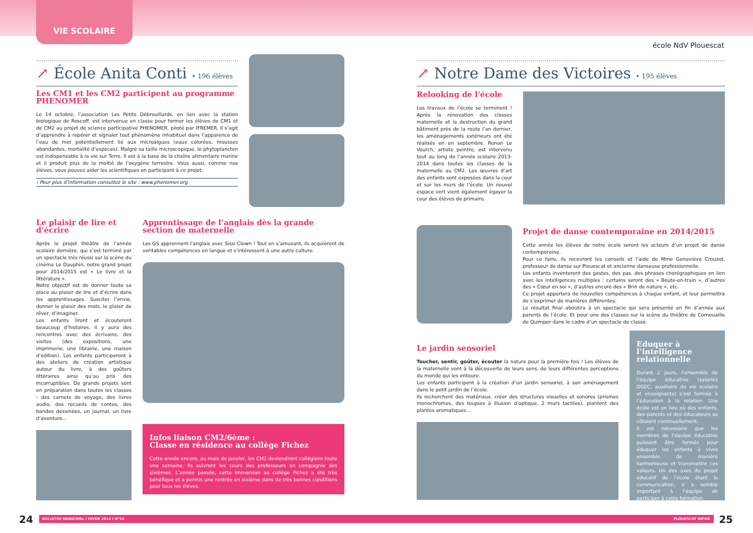VIE SCOLAIRE
école NdV Plouescat
↗ École Anita Conti • 196 élèves
Les CM1 et les CM2 participent au programme PHENOMER
Le 14 octobre, l’association Les Petits Débrouillards, en lien avec la station biologique de Roscoff, est intervenue en classe pour former les élèves de CM1 et de CM2 au projet de science participative PHENOMER, piloté par IFREMER. Il s’agit d’apprendre à repérer et signaler tout phénomène inhabituel dans l’apparence de l’eau de mer potentiellement lié aux microalgues (eaux colorées, mousses abondantes, mortalité d’espèces). Malgré sa taille microscopique, le phytoplancton est indispensable à la vie sur Terre. Il est à la base de la chaîne alimentaire marine et il produit plus de la moitié de l’oxygène terrestre. Vous aussi, comme nos élèves, vous pouvez aider les scientifiques en participant à ce projet.
› Pour plus d’information consultez le site : www.phenomer.org
Le plaisir de lire et d’écrire
Après le projet théâtre de l’année scolaire dernière, qui s’est terminé par un spectacle très réussi sur la scène du cinéma Le Dauphin, notre grand projet pour 2014/2015 est « Le livre et la littérature ».
Notre objectif est de donner toute sa place au plaisir de lire et d’écrire dans les apprentissages. Susciter l’envie, donner le plaisir des mots, le plaisir de rêver, d’imaginer.
Les enfants liront et écouteront beaucoup d’histoires. Il y aura des rencontres avec des écrivains, des visites (des expositions, une imprimerie, une librairie, une maison d’édition). Les enfants participeront à des ateliers de création artistique autour du livre, à des goûters littéraires ainsi qu’au prix des Incorruptibles. De grands projets sont en préparation dans toutes les classes : des carnets de voyage, des livres audio, des recueils de contes, des bandes dessinées, un journal, un livre d’aventure…
Apprentissage de l’anglais dès la grande section de maternelle
Les GS apprennent l’anglais avec Sissi Clown ! Tout en s’amusant, ils acquièrent de veritables compétences en langue et s’intéressent à une autre culture.
Infos liaison CM2/6ème :
Classe en résidence au collège Fichez
Cette année encore, au mois de janvier, les CM2 deviendront collégiens toute une semaine. Ils suivront les cours des professeurs en compagnie des sixièmes. L’année passée, cette immersion au collège Fichez a été très bénéfique et a permis une rentrée en sixième dans de très bonnes conditions pour tous les élèves.
↗ Notre Dame des Victoires • 195 élèves
Relooking de l’école
Les travaux de l’école se terminent ! Après la rénovation des classes maternelle et la destruction du grand bâtiment près de la route l’an dernier, les aménagements extérieurs ont été réalisés en en septembre. Ronan Le Vourch, artiste peintre, est intervenu tout au long de l’année scolaire 2013-2014 dans toutes les classes de la maternelle au CM2. Les œuvres d’art des enfants sont exposées dans la cour et sur les murs de l’école. Un nouvel espace vert vient également égayer la cour des élèves de primaire.
Projet de danse contemporaine en 2014/2015
Cette année les élèves de notre école seront les acteurs d’un projet de danse contemporaine.
Pour ce faire, ils recevront les conseils et l’aide de Mme Geneviève Crouzot, professeur de danse sur Plouescat et ancienne danseuse professionnelle.
Les enfants inventeront des gestes, des pas, des phrases chorégraphiques en lien avec les intelligences multiples : certains seront des « Boute-en-train », d’autres des « Cœur en soi », d’autres encore des « Brin de nature », etc.
Ce projet apportera de nouvelles compétences à chaque enfant, et leur permettra de s’exprimer de manières différentes.
Le résultat final aboutira à un spectacle qui sera présenté en fin d’année aux parents de l’école. Et pour une des classes sur la scène du théâtre de Cornouaille de Quimper dans le cadre d’un spectacle de classe.
Le jardin sensoriel
Toucher, sentir, goûter, écouter la nature pour la première fois ! Les élèves de la maternelle vont à la découverte de leurs sens, de leurs différentes perceptions du monde qui les entoure.
Les enfants participent à la création d’un jardin sensoriel, à son aménagement dans le petit jardin de l’école.
Ils recherchent des matériaux, créer des structures visuelles et sonores (prismes monochromes, des toupies à illusion d’optique, 2 murs tactiles), plantent des plantes aromatiques…
Eduquer à l’intelligence relationnelle
Durant 2 jours, l’ensemble de l’équipe éducative (salariés OGEC, auxiliaire de vie scolaire et enseignants) s’est formée à l’éducation à la relation. Une école est un lieu où des enfants, des parents et des éducateurs se côtoient continuellement.
Il est nécessaire que les membres de l’équipe éducative puissent être formés pour éduquer les enfants à vivre ensemble de manière harmonieuse et transmettre ces valeurs. Un des axes du projet éducatif de l’école étant la communication, il a semblé important à l’équipe de participer à cette formation.
24
BULLETIN MUNICIPAL I HIVER 2014 I N°54 PLOUESCAT INFOS
25